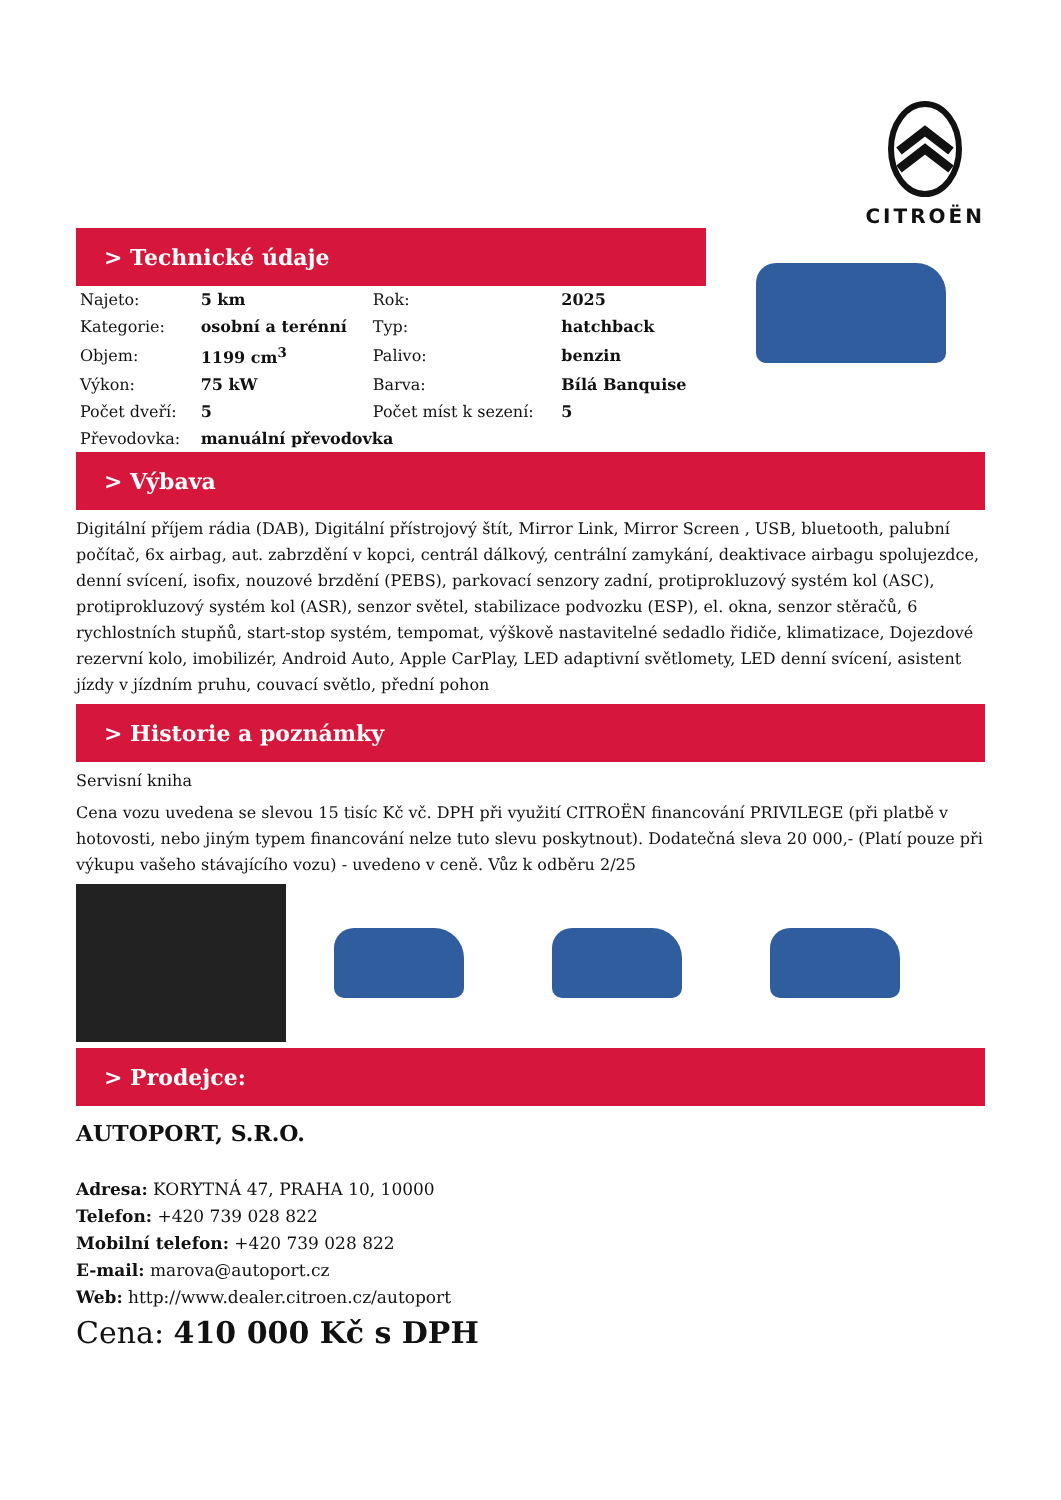CITROËN
> Technické údaje
| Najeto: | 5 km | Rok: | 2025 |
| Kategorie: | osobní a terénní | Typ: | hatchback |
| Objem: | 1199 cm<sup>3</sup> | Palivo: | benzin |
| Výkon: | 75 kW | Barva: | Bílá Banquise |
| Počet dveří: | 5 | Počet míst k sezení: | 5 |
| Převodovka: | manuální převodovka | | |
> Výbava
Digitální příjem rádia (DAB), Digitální přístrojový štít, Mirror Link, Mirror Screen , USB, bluetooth, palubní počítač, 6x airbag, aut. zabrzdění v kopci, centrál dálkový, centrální zamykání, deaktivace airbagu spolujezdce, denní svícení, isofix, nouzové brzdění (PEBS), parkovací senzory zadní, protiprokluzový systém kol (ASC), protiprokluzový systém kol (ASR), senzor světel, stabilizace podvozku (ESP), el. okna, senzor stěračů, 6 rychlostních stupňů, start-stop systém, tempomat, výškově nastavitelné sedadlo řidiče, klimatizace, Dojezdové rezervní kolo, imobilizér, Android Auto, Apple CarPlay, LED adaptivní světlomety, LED denní svícení, asistent jízdy v jízdním pruhu, couvací světlo, přední pohon
> Historie a poznámky
Servisní kniha
Cena vozu uvedena se slevou 15 tisíc Kč vč. DPH při využití CITROËN financování PRIVILEGE (při platbě v hotovosti, nebo jiným typem financování nelze tuto slevu poskytnout). Dodatečná sleva 20 000,- (Platí pouze při výkupu vašeho stávajícího vozu) - uvedeno v ceně. Vůz k odběru 2/25
> Prodejce:
AUTOPORT, S.R.O.
Adresa: KORYTNÁ 47, PRAHA 10, 10000
Telefon: +420 739 028 822
Mobilní telefon: +420 739 028 822
E-mail: marova@autoport.cz
Web: http://www.dealer.citroen.cz/autoport
Cena: 410 000 Kč s DPH